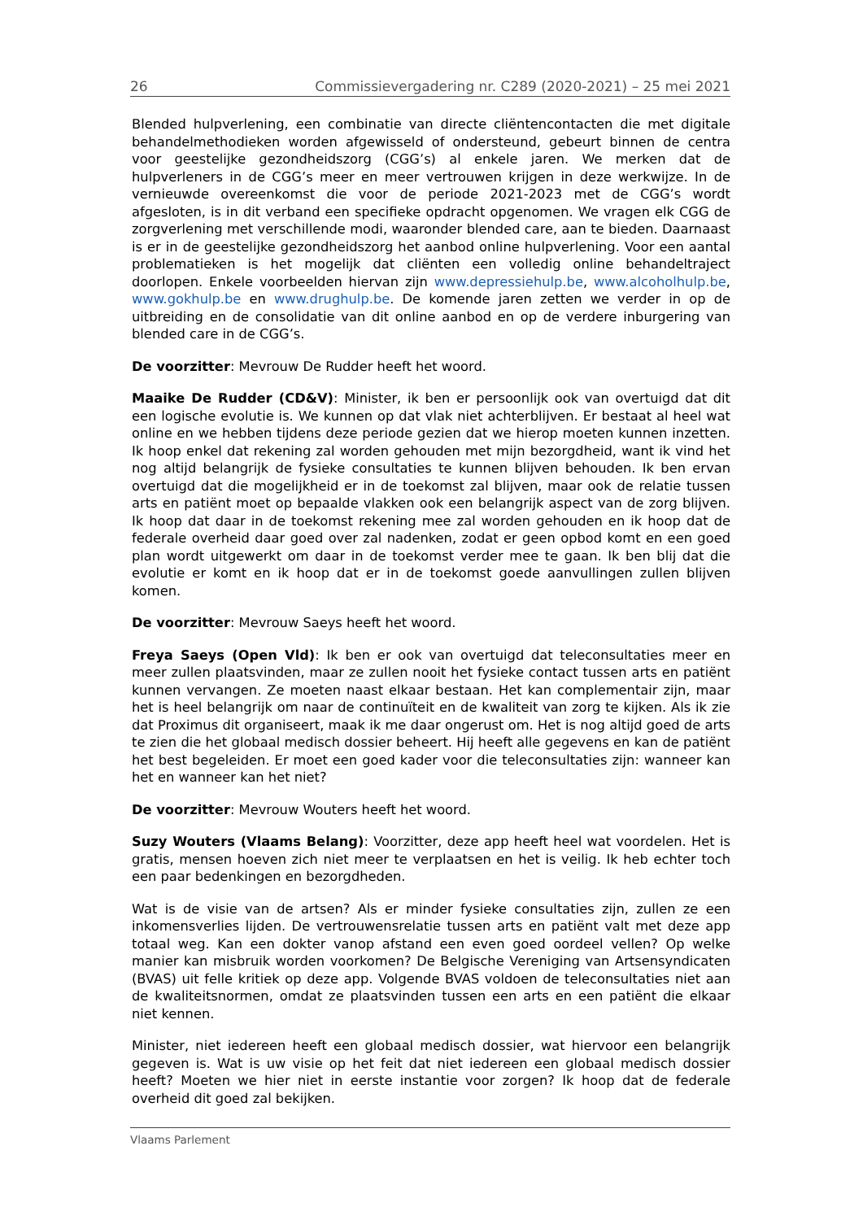26 Commissievergadering nr. C289 (2020-2021) – 25 mei 2021
Blended hulpverlening, een combinatie van directe cliëntencontacten die met digitale behandelmethodieken worden afgewisseld of ondersteund, gebeurt binnen de centra voor geestelijke gezondheidszorg (CGG’s) al enkele jaren. We merken dat de hulpverleners in de CGG’s meer en meer vertrouwen krijgen in deze werkwijze. In de vernieuwde overeenkomst die voor de periode 2021-2023 met de CGG’s wordt afgesloten, is in dit verband een specifieke opdracht opgenomen. We vragen elk CGG de zorgverlening met verschillende modi, waaronder blended care, aan te bieden. Daarnaast is er in de geestelijke gezondheidszorg het aanbod online hulpverlening. Voor een aantal problematieken is het mogelijk dat cliënten een volledig online behandeltraject doorlopen. Enkele voorbeelden hiervan zijn www.depressiehulp.be, www.alcoholhulp.be, www.gokhulp.be en www.drughulp.be. De komende jaren zetten we verder in op de uitbreiding en de consolidatie van dit online aanbod en op de verdere inburgering van blended care in de CGG’s.
De voorzitter: Mevrouw De Rudder heeft het woord.
Maaike De Rudder (CD&V): Minister, ik ben er persoonlijk ook van overtuigd dat dit een logische evolutie is. We kunnen op dat vlak niet achterblijven. Er bestaat al heel wat online en we hebben tijdens deze periode gezien dat we hierop moeten kunnen inzetten. Ik hoop enkel dat rekening zal worden gehouden met mijn bezorgdheid, want ik vind het nog altijd belangrijk de fysieke consultaties te kunnen blijven behouden. Ik ben ervan overtuigd dat die mogelijkheid er in de toekomst zal blijven, maar ook de relatie tussen arts en patiënt moet op bepaalde vlakken ook een belangrijk aspect van de zorg blijven. Ik hoop dat daar in de toekomst rekening mee zal worden gehouden en ik hoop dat de federale overheid daar goed over zal nadenken, zodat er geen opbod komt en een goed plan wordt uitgewerkt om daar in de toekomst verder mee te gaan. Ik ben blij dat die evolutie er komt en ik hoop dat er in de toekomst goede aanvullingen zullen blijven komen.
De voorzitter: Mevrouw Saeys heeft het woord.
Freya Saeys (Open Vld): Ik ben er ook van overtuigd dat teleconsultaties meer en meer zullen plaatsvinden, maar ze zullen nooit het fysieke contact tussen arts en patiënt kunnen vervangen. Ze moeten naast elkaar bestaan. Het kan complementair zijn, maar het is heel belangrijk om naar de continuïteit en de kwaliteit van zorg te kijken. Als ik zie dat Proximus dit organiseert, maak ik me daar ongerust om. Het is nog altijd goed de arts te zien die het globaal medisch dossier beheert. Hij heeft alle gegevens en kan de patiënt het best begeleiden. Er moet een goed kader voor die teleconsultaties zijn: wanneer kan het en wanneer kan het niet?
De voorzitter: Mevrouw Wouters heeft het woord.
Suzy Wouters (Vlaams Belang): Voorzitter, deze app heeft heel wat voordelen. Het is gratis, mensen hoeven zich niet meer te verplaatsen en het is veilig. Ik heb echter toch een paar bedenkingen en bezorgdheden.
Wat is de visie van de artsen? Als er minder fysieke consultaties zijn, zullen ze een inkomensverlies lijden. De vertrouwensrelatie tussen arts en patiënt valt met deze app totaal weg. Kan een dokter vanop afstand een even goed oordeel vellen? Op welke manier kan misbruik worden voorkomen? De Belgische Vereniging van Artsensyndicaten (BVAS) uit felle kritiek op deze app. Volgende BVAS voldoen de teleconsultaties niet aan de kwaliteitsnormen, omdat ze plaatsvinden tussen een arts en een patiënt die elkaar niet kennen.
Minister, niet iedereen heeft een globaal medisch dossier, wat hiervoor een belangrijk gegeven is. Wat is uw visie op het feit dat niet iedereen een globaal medisch dossier heeft? Moeten we hier niet in eerste instantie voor zorgen? Ik hoop dat de federale overheid dit goed zal bekijken.
Vlaams Parlement